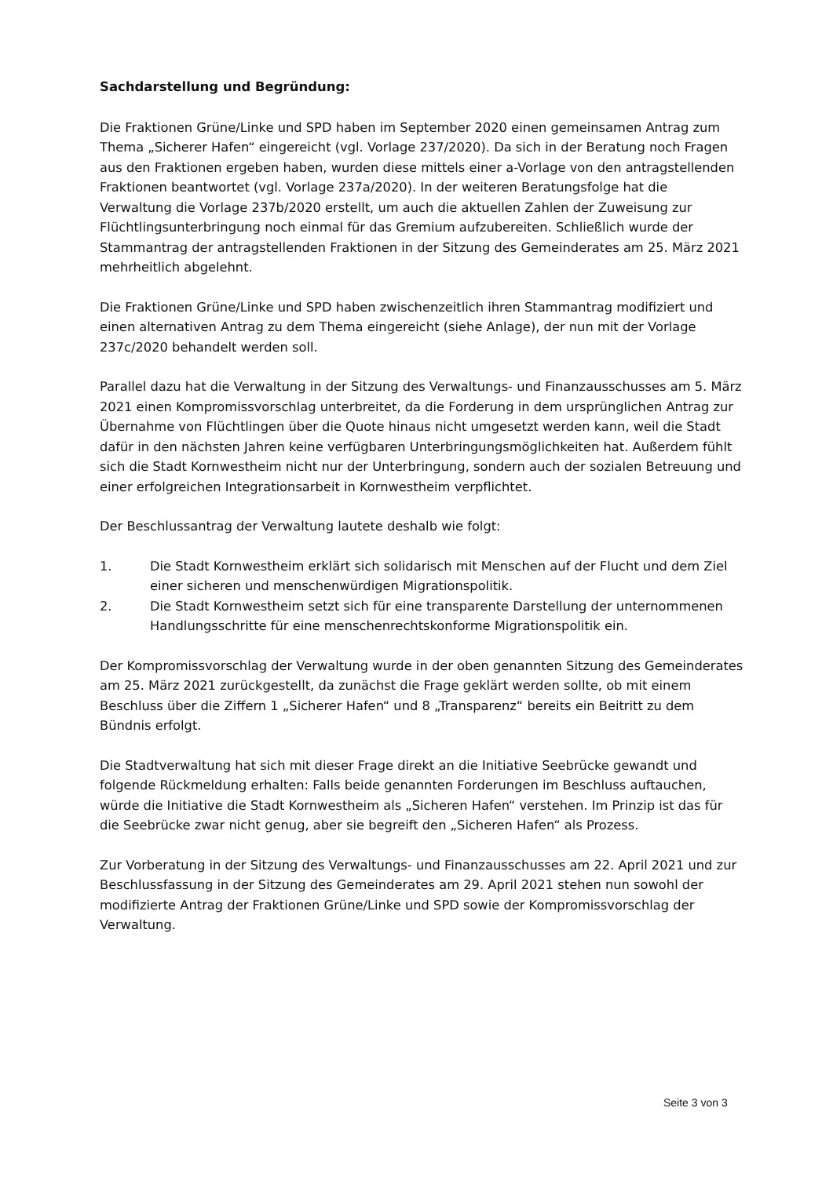Sachdarstellung und Begründung:
Die Fraktionen Grüne/Linke und SPD haben im September 2020 einen gemeinsamen Antrag zum Thema „Sicherer Hafen“ eingereicht (vgl. Vorlage 237/2020). Da sich in der Beratung noch Fragen aus den Fraktionen ergeben haben, wurden diese mittels einer a-Vorlage von den antragstellenden Fraktionen beantwortet (vgl. Vorlage 237a/2020). In der weiteren Beratungsfolge hat die Verwaltung die Vorlage 237b/2020 erstellt, um auch die aktuellen Zahlen der Zuweisung zur Flüchtlingsunterbringung noch einmal für das Gremium aufzubereiten. Schließlich wurde der Stammantrag der antragstellenden Fraktionen in der Sitzung des Gemeinderates am 25. März 2021 mehrheitlich abgelehnt.
Die Fraktionen Grüne/Linke und SPD haben zwischenzeitlich ihren Stammantrag modifiziert und einen alternativen Antrag zu dem Thema eingereicht (siehe Anlage), der nun mit der Vorlage 237c/2020 behandelt werden soll.
Parallel dazu hat die Verwaltung in der Sitzung des Verwaltungs- und Finanzausschusses am 5. März 2021 einen Kompromissvorschlag unterbreitet, da die Forderung in dem ursprünglichen Antrag zur Übernahme von Flüchtlingen über die Quote hinaus nicht umgesetzt werden kann, weil die Stadt dafür in den nächsten Jahren keine verfügbaren Unterbringungsmöglichkeiten hat. Außerdem fühlt sich die Stadt Kornwestheim nicht nur der Unterbringung, sondern auch der sozialen Betreuung und einer erfolgreichen Integrationsarbeit in Kornwestheim verpflichtet.
Der Beschlussantrag der Verwaltung lautete deshalb wie folgt:
1. Die Stadt Kornwestheim erklärt sich solidarisch mit Menschen auf der Flucht und dem Ziel einer sicheren und menschenwürdigen Migrationspolitik.
2. Die Stadt Kornwestheim setzt sich für eine transparente Darstellung der unternommenen Handlungsschritte für eine menschenrechtskonforme Migrationspolitik ein.
Der Kompromissvorschlag der Verwaltung wurde in der oben genannten Sitzung des Gemeinderates am 25. März 2021 zurückgestellt, da zunächst die Frage geklärt werden sollte, ob mit einem Beschluss über die Ziffern 1 „Sicherer Hafen“ und 8 „Transparenz“ bereits ein Beitritt zu dem Bündnis erfolgt.
Die Stadtverwaltung hat sich mit dieser Frage direkt an die Initiative Seebrücke gewandt und folgende Rückmeldung erhalten: Falls beide genannten Forderungen im Beschluss auftauchen, würde die Initiative die Stadt Kornwestheim als „Sicheren Hafen“ verstehen. Im Prinzip ist das für die Seebrücke zwar nicht genug, aber sie begreift den „Sicheren Hafen“ als Prozess.
Zur Vorberatung in der Sitzung des Verwaltungs- und Finanzausschusses am 22. April 2021 und zur Beschlussfassung in der Sitzung des Gemeinderates am 29. April 2021 stehen nun sowohl der modifizierte Antrag der Fraktionen Grüne/Linke und SPD sowie der Kompromissvorschlag der Verwaltung.
Seite 3 von 3